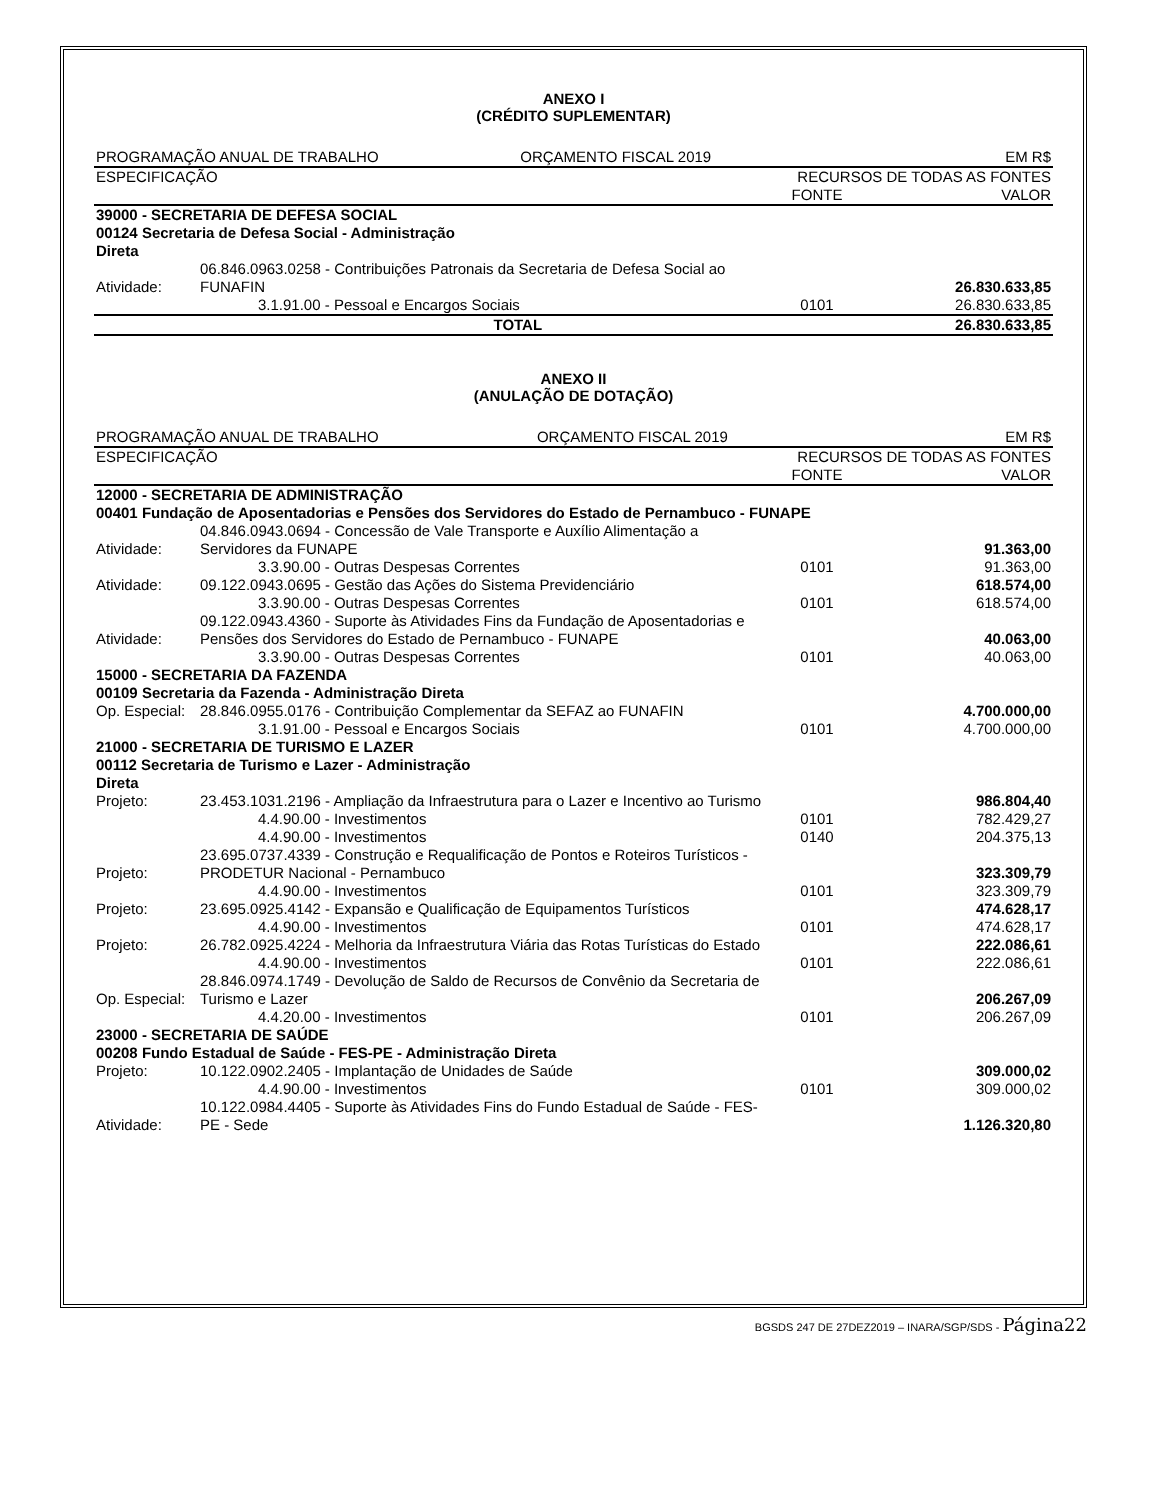ANEXO I
(CRÉDITO SUPLEMENTAR)
| PROGRAMAÇÃO ANUAL DE TRABALHO ORÇAMENTO FISCAL 2019 | | EM R$ | |
| ESPECIFICAÇÃO | | RECURSOS DE TODAS AS FONTES | |
| | | FONTE | VALOR |
| 39000 - SECRETARIA DE DEFESA SOCIAL | | | |
| 00124 Secretaria de Defesa Social - Administração Direta | | | |
| Atividade: | 06.846.0963.0258 - Contribuições Patronais da Secretaria de Defesa Social ao FUNAFIN | | 26.830.633,85 |
| | 3.1.91.00 - Pessoal e Encargos Sociais | 0101 | 26.830.633,85 |
| TOTAL | | | 26.830.633,85 |
ANEXO II
(ANULAÇÃO DE DOTAÇÃO)
| PROGRAMAÇÃO ANUAL DE TRABALHO ORÇAMENTO FISCAL 2019 | | EM R$ | |
| ESPECIFICAÇÃO | | RECURSOS DE TODAS AS FONTES | |
| | | FONTE | VALOR |
| 12000 - SECRETARIA DE ADMINISTRAÇÃO | | | |
| 00401 Fundação de Aposentadorias e Pensões dos Servidores do Estado de Pernambuco - FUNAPE | | | |
| Atividade: | 04.846.0943.0694 - Concessão de Vale Transporte e Auxílio Alimentação a Servidores da FUNAPE | | 91.363,00 |
| | 3.3.90.00 - Outras Despesas Correntes | 0101 | 91.363,00 |
| Atividade: | 09.122.0943.0695 - Gestão das Ações do Sistema Previdenciário | | 618.574,00 |
| | 3.3.90.00 - Outras Despesas Correntes | 0101 | 618.574,00 |
| Atividade: | 09.122.0943.4360 - Suporte às Atividades Fins da Fundação de Aposentadorias e Pensões dos Servidores do Estado de Pernambuco - FUNAPE | | 40.063,00 |
| | 3.3.90.00 - Outras Despesas Correntes | 0101 | 40.063,00 |
| 15000 - SECRETARIA DA FAZENDA | | | |
| 00109 Secretaria da Fazenda - Administração Direta | | | |
| Op. Especial: | 28.846.0955.0176 - Contribuição Complementar da SEFAZ ao FUNAFIN | | 4.700.000,00 |
| | 3.1.91.00 - Pessoal e Encargos Sociais | 0101 | 4.700.000,00 |
| 21000 - SECRETARIA DE TURISMO E LAZER | | | |
| 00112 Secretaria de Turismo e Lazer - Administração Direta | | | |
| Projeto: | 23.453.1031.2196 - Ampliação da Infraestrutura para o Lazer e Incentivo ao Turismo | | 986.804,40 |
| | 4.4.90.00 - Investimentos | 0101 | 782.429,27 |
| | 4.4.90.00 - Investimentos | 0140 | 204.375,13 |
| Projeto: | 23.695.0737.4339 - Construção e Requalificação de Pontos e Roteiros Turísticos - PRODETUR Nacional - Pernambuco | | 323.309,79 |
| | 4.4.90.00 - Investimentos | 0101 | 323.309,79 |
| Projeto: | 23.695.0925.4142 - Expansão e Qualificação de Equipamentos Turísticos | | 474.628,17 |
| | 4.4.90.00 - Investimentos | 0101 | 474.628,17 |
| Projeto: | 26.782.0925.4224 - Melhoria da Infraestrutura Viária das Rotas Turísticas do Estado | | 222.086,61 |
| | 4.4.90.00 - Investimentos | 0101 | 222.086,61 |
| Op. Especial: | 28.846.0974.1749 - Devolução de Saldo de Recursos de Convênio da Secretaria de Turismo e Lazer | | 206.267,09 |
| | 4.4.20.00 - Investimentos | 0101 | 206.267,09 |
| 23000 - SECRETARIA DE SAÚDE | | | |
| 00208 Fundo Estadual de Saúde - FES-PE - Administração Direta | | | |
| Projeto: | 10.122.0902.2405 - Implantação de Unidades de Saúde | | 309.000,02 |
| | 4.4.90.00 - Investimentos | 0101 | 309.000,02 |
| Atividade: | 10.122.0984.4405 - Suporte às Atividades Fins do Fundo Estadual de Saúde - FES-PE - Sede | | 1.126.320,80 |
BGSDS 247 DE 27DEZ2019 – INARA/SGP/SDS - Página22